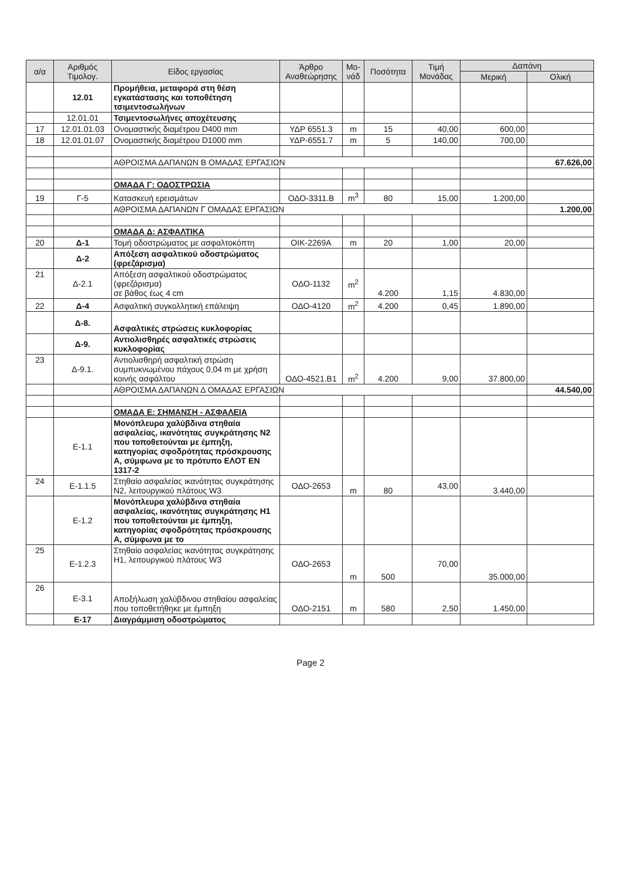| α/α | Αριθμός Τιμολογ. | Είδος εργασίας | Άρθρο Αναθεώρησης | Μο-νάδ | Ποσότητα | Τιμή Μονάδας | Δαπάνη | |
| --- | --- | --- | --- | --- | --- | --- | --- | --- |
| | | | | | | | Μερική | Ολική |
| | 12.01 | Προμήθεια, μεταφορά στη θέση εγκατάστασης και τοποθέτηση τσιμεντοσωλήνων | | | | | | |
| | 12.01.01 | Τσιμεντοσωλήνες αποχέτευσης | | | | | | |
| 17 | 12.01.01.03 | Ονομαστικής διαμέτρου D400 mm | ΥΔΡ 6551.3 | m | 15 | 40,00 | 600,00 | |
| 18 | 12.01.01.07 | Ονομαστικής διαμέτρου D1000 mm | ΥΔΡ-6551.7 | m | 5 | 140,00 | 700,00 | |
| | | ΑΘΡΟΙΣΜΑ ΔΑΠΑΝΩΝ Β ΟΜΑΔΑΣ ΕΡΓΑΣΙΩΝ | | | | | | 67.626,00 |
| | | ΟΜΑΔΑ Γ: ΟΔΟΣΤΡΩΣΙΑ | | | | | | |
| 19 | Γ-5 | Κατασκευή ερεισμάτων | ΟΔΟ-3311.Β | m<sup>3</sup> | 80 | 15,00 | 1.200,00 | |
| | | ΑΘΡΟΙΣΜΑ ΔΑΠΑΝΩΝ Γ ΟΜΑΔΑΣ ΕΡΓΑΣΙΩΝ | | | | | | 1.200,00 |
| | | ΟΜΑΔΑ Δ: ΑΣΦΑΛΤΙΚΑ | | | | | | |
| 20 | Δ-1 | Τομή οδοστρώματος με ασφαλτοκόπτη | ΟΙΚ-2269Α | m | 20 | 1,00 | 20,00 | |
| | Δ-2 | Απόξεση ασφαλτικού οδοστρώματος (φρεζάρισμα) | | | | | | |
| 21 | Δ-2.1 | Απόξεση ασφαλτικού οδοστρώματος (φρεζάρισμα) σε βάθος έως 4 cm | ΟΔΟ-1132 | m<sup>2</sup> | 4.200 | 1,15 | 4.830,00 | |
| 22 | Δ-4 | Ασφαλτική συγκολλητική επάλειψη | ΟΔΟ-4120 | m<sup>2</sup> | 4.200 | 0,45 | 1.890,00 | |
| | Δ-8. | Ασφαλτικές στρώσεις κυκλοφορίας | | | | | | |
| | Δ-9. | Αντιολισθηρές ασφαλτικές στρώσεις κυκλοφορίας | | | | | | |
| 23 | Δ-9.1. | Αντιολισθηρή ασφαλτική στρώση συμπυκνωμένου πάχους 0,04 m με χρήση κοινής ασφάλτου | ΟΔΟ-4521.Β1 | m<sup>2</sup> | 4.200 | 9,00 | 37.800,00 | |
| | | ΑΘΡΟΙΣΜΑ ΔΑΠΑΝΩΝ Δ ΟΜΑΔΑΣ ΕΡΓΑΣΙΩΝ | | | | | | 44.540,00 |
| | | ΟΜΑΔΑ Ε: ΣΗΜΑΝΣΗ - ΑΣΦΑΛΕΙΑ | | | | | | |
| | Ε-1.1 | Μονόπλευρα χαλύβδινα στηθαία ασφαλείας, ικανότητας συγκράτησης Ν2 που τοποθετούνται με έμπηξη, κατηγορίας σφοδρότητας πρόσκρουσης Α, σύμφωνα με το πρότυπο ΕΛΟΤ ΕΝ 1317-2 | | | | | | |
| 24 | Ε-1.1.5 | Στηθαίο ασφαλείας ικανότητας συγκράτησης Ν2, λειτουργικού πλάτους W3 | ΟΔΟ-2653 | m | 80 | 43,00 | 3.440,00 | |
| | Ε-1.2 | Μονόπλευρα χαλύβδινα στηθαία ασφαλείας, ικανότητας συγκράτησης Η1 που τοποθετούνται με έμπηξη, κατηγορίας σφοδρότητας πρόσκρουσης Α, σύμφωνα με το | | | | | | |
| 25 | Ε-1.2.3 | Στηθαίο ασφαλείας ικανότητας συγκράτησης Η1, λειτουργικού πλάτους W3 | ΟΔΟ-2653 | m | 500 | 70,00 | 35.000,00 | |
| 26 | Ε-3.1 | Αποξήλωση χαλύβδινου στηθαίου ασφαλείας που τοποθετήθηκε με έμπηξη | ΟΔΟ-2151 | m | 580 | 2,50 | 1.450,00 | |
| | Ε-17 | Διαγράμμιση οδοστρώματος | | | | | | |
Page 2